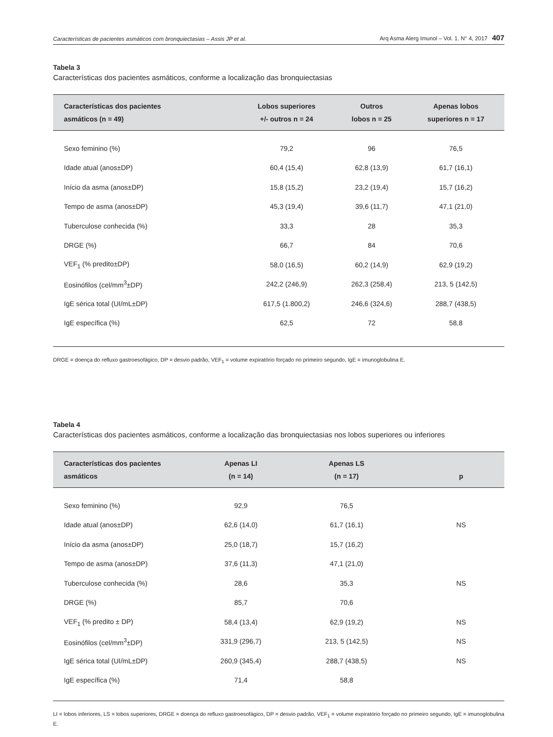Características de pacientes asmáticos com bronquiectasias – Assis JP et al. Arq Asma Alerg Imunol – Vol. 1. N° 4, 2017 407
Tabela 3
Características dos pacientes asmáticos, conforme a localização das bronquiectasias
| Características dos pacientes asmáticos (n = 49) | Lobos superiores +/- outros n = 24 | Outros lobos n = 25 | Apenas lobos superiores n = 17 |
| --- | --- | --- | --- |
| Sexo feminino (%) | 79,2 | 96 | 76,5 |
| Idade atual (anos±DP) | 60,4 (15,4) | 62,8 (13,9) | 61,7 (16,1) |
| Início da asma (anos±DP) | 15,8 (15,2) | 23,2 (19,4) | 15,7 (16,2) |
| Tempo de asma (anos±DP) | 45,3 (19,4) | 39,6 (11,7) | 47,1 (21,0) |
| Tuberculose conhecida (%) | 33,3 | 28 | 35,3 |
| DRGE (%) | 66,7 | 84 | 70,6 |
| VEF<sub>1</sub> (% predito±DP) | 58,0 (16,5) | 60,2 (14,9) | 62,9 (19,2) |
| Eosinófilos (cel/mm<sup>3</sup>±DP) | 242,2 (246,9) | 262,3 (258,4) | 213, 5 (142,5) |
| IgE sérica total (UI/mL±DP) | 617,5 (1.800,2) | 246,6 (324,6) | 288,7 (438,5) |
| IgE específica (%) | 62,5 | 72 | 58,8 |
DRGE = doença do refluxo gastroesofágico, DP = desvio padrão, VEF<sub>1</sub> = volume expiratório forçado no primeiro segundo, IgE = imunoglobulina E.
Tabela 4
Características dos pacientes asmáticos, conforme a localização das bronquiectasias nos lobos superiores ou inferiores
| Características dos pacientes asmáticos | Apenas LI (n = 14) | Apenas LS (n = 17) | p |
| --- | --- | --- | --- |
| Sexo feminino (%) | 92,9 | 76,5 | |
| Idade atual (anos±DP) | 62,6 (14,0) | 61,7 (16,1) | NS |
| Início da asma (anos±DP) | 25,0 (18,7) | 15,7 (16,2) | |
| Tempo de asma (anos±DP) | 37,6 (11,3) | 47,1 (21,0) | |
| Tuberculose conhecida (%) | 28,6 | 35,3 | NS |
| DRGE (%) | 85,7 | 70,6 | |
| VEF<sub>1</sub> (% predito ± DP) | 58,4 (13,4) | 62,9 (19,2) | NS |
| Eosinófilos (cel/mm<sup>3</sup>±DP) | 331,9 (296,7) | 213, 5 (142,5) | NS |
| IgE sérica total (UI/mL±DP) | 260,9 (345,4) | 288,7 (438,5) | NS |
| IgE específica (%) | 71,4 | 58,8 | |
LI = lobos inferiores, LS = lobos superiores, DRGE = doença do refluxo gastroesofágico, DP = desvio padrão, VEF<sub>1</sub> = volume expiratório forçado no primeiro segundo, IgE = imunoglobulina E.